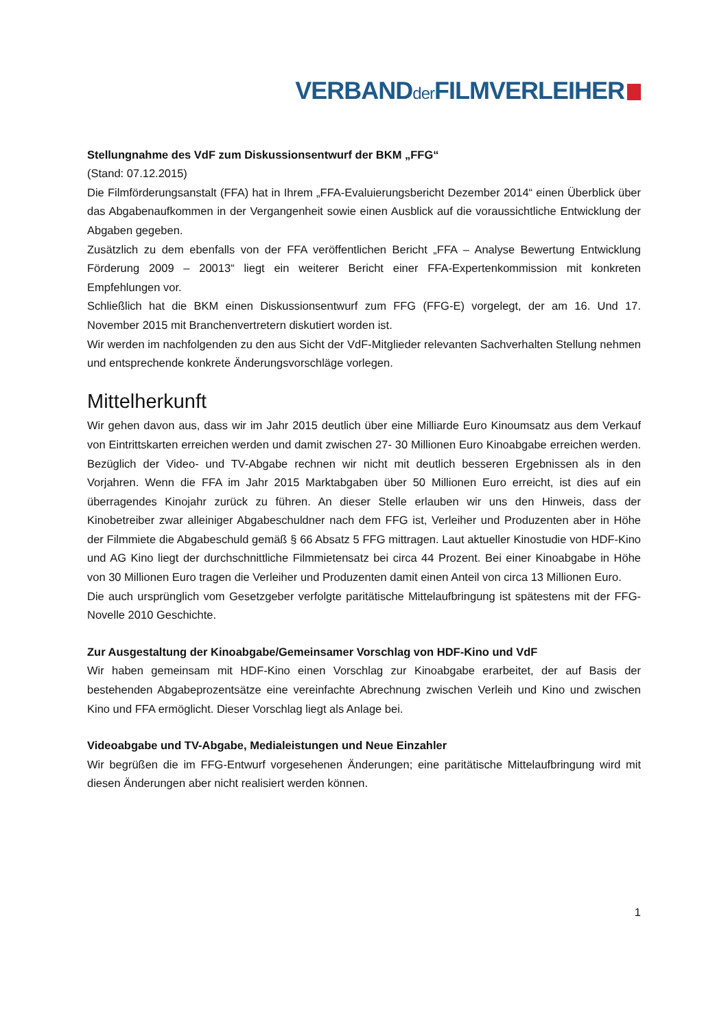VERBANDder FILMVERLEIHER
Stellungnahme des VdF zum Diskussionsentwurf der BKM „FFG“
(Stand: 07.12.2015)
Die Filmförderungsanstalt (FFA) hat in Ihrem „FFA-Evaluierungsbericht Dezember 2014“ einen Überblick über das Abgabenaufkommen in der Vergangenheit sowie einen Ausblick auf die voraussichtliche Entwicklung der Abgaben gegeben.
Zusätzlich zu dem ebenfalls von der FFA veröffentlichen Bericht „FFA – Analyse Bewertung Entwicklung Förderung 2009 – 20013“ liegt ein weiterer Bericht einer FFA-Expertenkommission mit konkreten Empfehlungen vor.
Schließlich hat die BKM einen Diskussionsentwurf zum FFG (FFG-E) vorgelegt, der am 16. Und 17. November 2015 mit Branchenvertretern diskutiert worden ist.
Wir werden im nachfolgenden zu den aus Sicht der VdF-Mitglieder relevanten Sachverhalten Stellung nehmen und entsprechende konkrete Änderungsvorschläge vorlegen.
Mittelherkunft
Wir gehen davon aus, dass wir im Jahr 2015 deutlich über eine Milliarde Euro Kinoumsatz aus dem Verkauf von Eintrittskarten erreichen werden und damit zwischen 27- 30 Millionen Euro Kinoabgabe erreichen werden. Bezüglich der Video- und TV-Abgabe rechnen wir nicht mit deutlich besseren Ergebnissen als in den Vorjahren. Wenn die FFA im Jahr 2015 Marktabgaben über 50 Millionen Euro erreicht, ist dies auf ein überragendes Kinojahr zurück zu führen. An dieser Stelle erlauben wir uns den Hinweis, dass der Kinobetreiber zwar alleiniger Abgabeschuldner nach dem FFG ist, Verleiher und Produzenten aber in Höhe der Filmmiete die Abgabeschuld gemäß § 66 Absatz 5 FFG mittragen. Laut aktueller Kinostudie von HDF-Kino und AG Kino liegt der durchschnittliche Filmmietensatz bei circa 44 Prozent. Bei einer Kinoabgabe in Höhe von 30 Millionen Euro tragen die Verleiher und Produzenten damit einen Anteil von circa 13 Millionen Euro.
Die auch ursprünglich vom Gesetzgeber verfolgte paritätische Mittelaufbringung ist spätestens mit der FFG-Novelle 2010 Geschichte.
Zur Ausgestaltung der Kinoabgabe/Gemeinsamer Vorschlag von HDF-Kino und VdF
Wir haben gemeinsam mit HDF-Kino einen Vorschlag zur Kinoabgabe erarbeitet, der auf Basis der bestehenden Abgabeprozentsätze eine vereinfachte Abrechnung zwischen Verleih und Kino und zwischen Kino und FFA ermöglicht. Dieser Vorschlag liegt als Anlage bei.
Videoabgabe und TV-Abgabe, Medialeistungen und Neue Einzahler
Wir begrüßen die im FFG-Entwurf vorgesehenen Änderungen; eine paritätische Mittelaufbringung wird mit diesen Änderungen aber nicht realisiert werden können.
1